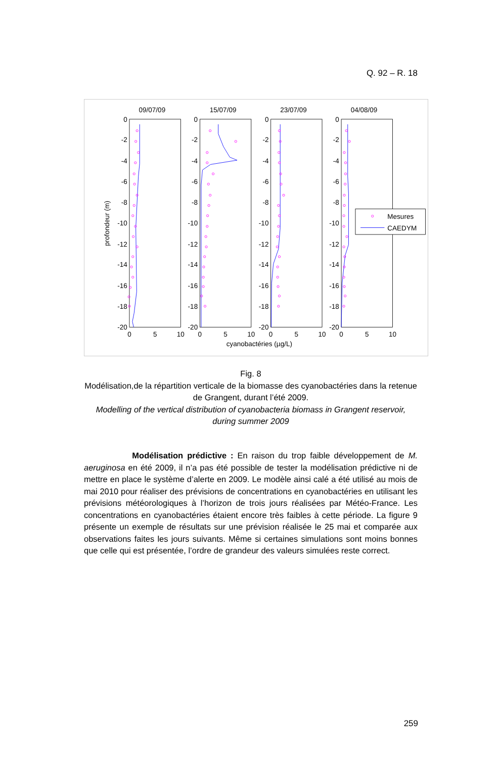Q. 92 – R. 18
09/07/09
15/07/09
23/07/09
04/08/09
0
-2
-4
-6
-8
-10
-12
-14
-16
-18
-20
0
-2
-4
-6
-8
-10
-12
-14
-16
-18
-20
0
-2
-4
-6
-8
-10
-12
-14
-16
-18
-20
0
-2
-4
-6
-8
-10
-12
-14
-16
-18
-20
0
5
10
0
5
10
0
5
10
0
5
10
cyanobactéries (µg/L)
profondeur (m)
Mesures
CAEDYM
Fig. 8
Modélisation,de la répartition verticale de la biomasse des cyanobactéries dans la retenue de Grangent, durant l’été 2009.
Modelling of the vertical distribution of cyanobacteria biomass in Grangent reservoir, during summer 2009
Modélisation prédictive : En raison du trop faible développement de M. aeruginosa en été 2009, il n’a pas été possible de tester la modélisation prédictive ni de mettre en place le système d’alerte en 2009. Le modèle ainsi calé a été utilisé au mois de mai 2010 pour réaliser des prévisions de concentrations en cyanobactéries en utilisant les prévisions météorologiques à l’horizon de trois jours réalisées par Météo-France. Les concentrations en cyanobactéries étaient encore très faibles à cette période. La figure 9 présente un exemple de résultats sur une prévision réalisée le 25 mai et comparée aux observations faites les jours suivants. Même si certaines simulations sont moins bonnes que celle qui est présentée, l’ordre de grandeur des valeurs simulées reste correct.
259